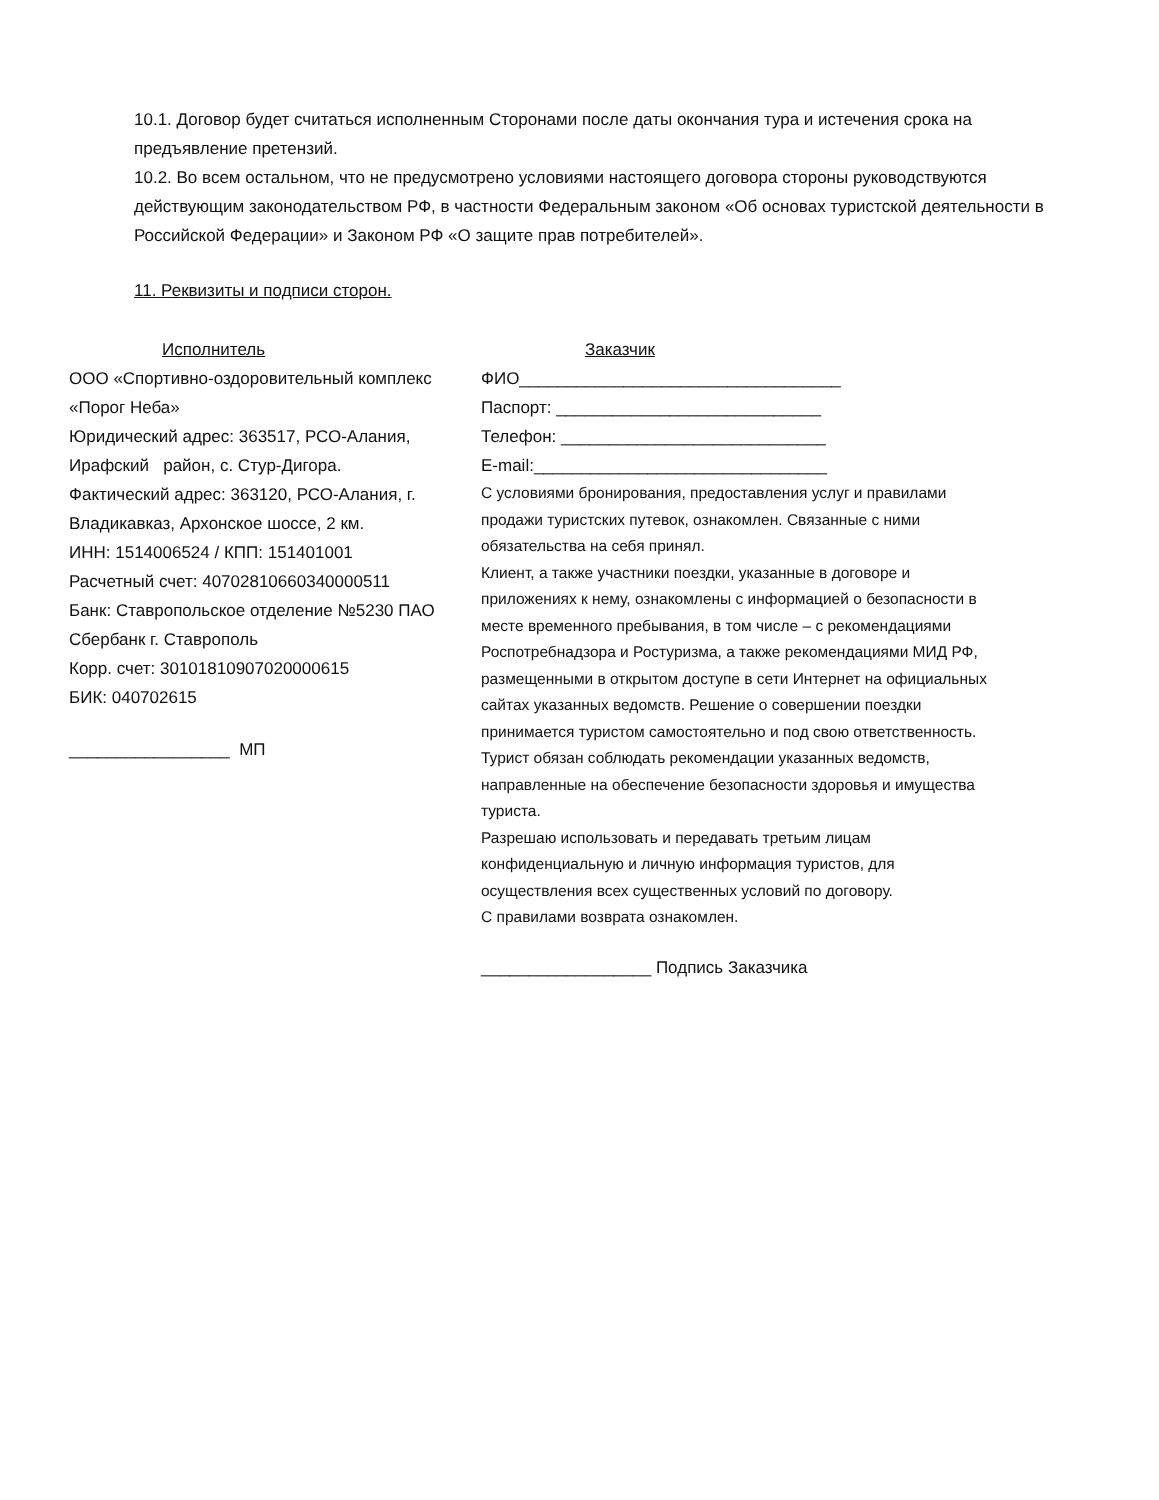10.1. Договор будет считаться исполненным Сторонами после даты окончания тура и истечения срока на предъявление претензий.
10.2. Во всем остальном, что не предусмотрено условиями настоящего договора стороны руководствуются действующим законодательством РФ, в частности Федеральным законом «Об основах туристской деятельности в Российской Федерации» и Законом РФ «О защите прав потребителей».
11. Реквизиты и подписи сторон.
Исполнитель
ООО «Спортивно-оздоровительный комплекс «Порог Неба»
Юридический адрес: 363517, РСО-Алания, Ирафский район, с. Стур-Дигора.
Фактический адрес: 363120, РСО-Алания, г. Владикавказ, Архонское шоссе, 2 км.
ИНН: 1514006524 / КПП: 151401001
Расчетный счет: 40702810660340000511
Банк: Ставропольское отделение №5230 ПАО Сбербанк г. Ставрополь
Корр. счет: 30101810907020000615
БИК: 040702615
_________________ МП
Заказчик
ФИО__________________________________
Паспорт: ____________________________
Телефон: ____________________________
E-mail:_______________________________
С условиями бронирования, предоставления услуг и правилами продажи туристских путевок, ознакомлен. Связанные с ними обязательства на себя принял.
Клиент, а также участники поездки, указанные в договоре и приложениях к нему, ознакомлены с информацией о безопасности в месте временного пребывания, в том числе – с рекомендациями Роспотребнадзора и Ростуризма, а также рекомендациями МИД РФ, размещенными в открытом доступе в сети Интернет на официальных сайтах указанных ведомств. Решение о совершении поездки принимается туристом самостоятельно и под свою ответственность. Турист обязан соблюдать рекомендации указанных ведомств, направленные на обеспечение безопасности здоровья и имущества туриста.
Разрешаю использовать и передавать третьим лицам конфиденциальную и личную информация туристов, для осуществления всех существенных условий по договору.
С правилами возврата ознакомлен.
__________________ Подпись Заказчика